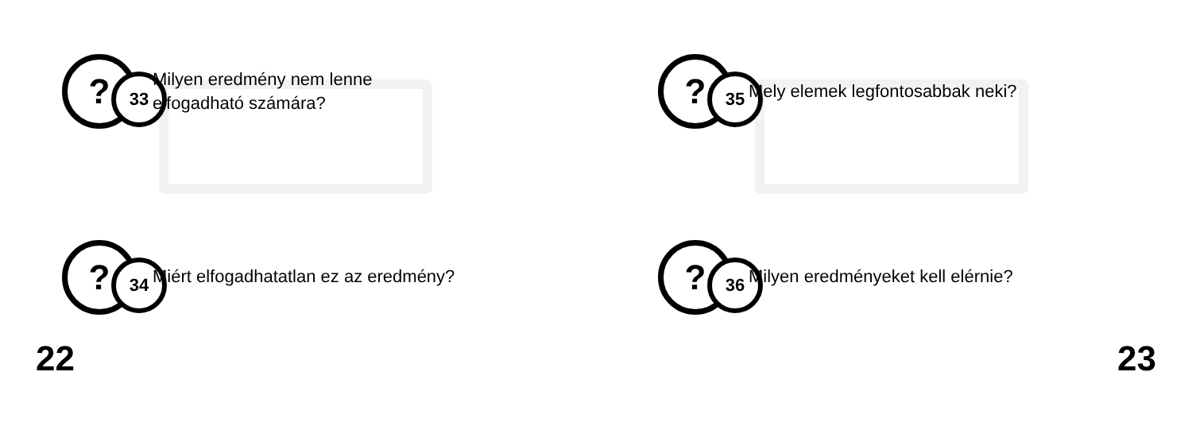? 33
Milyen eredmény nem lenne elfogadható számára?
? 34
Miért elfogadhatatlan ez az eredmény?
22
? 35
Mely elemek legfontosabbak neki?
? 36
Milyen eredményeket kell elérnie?
23